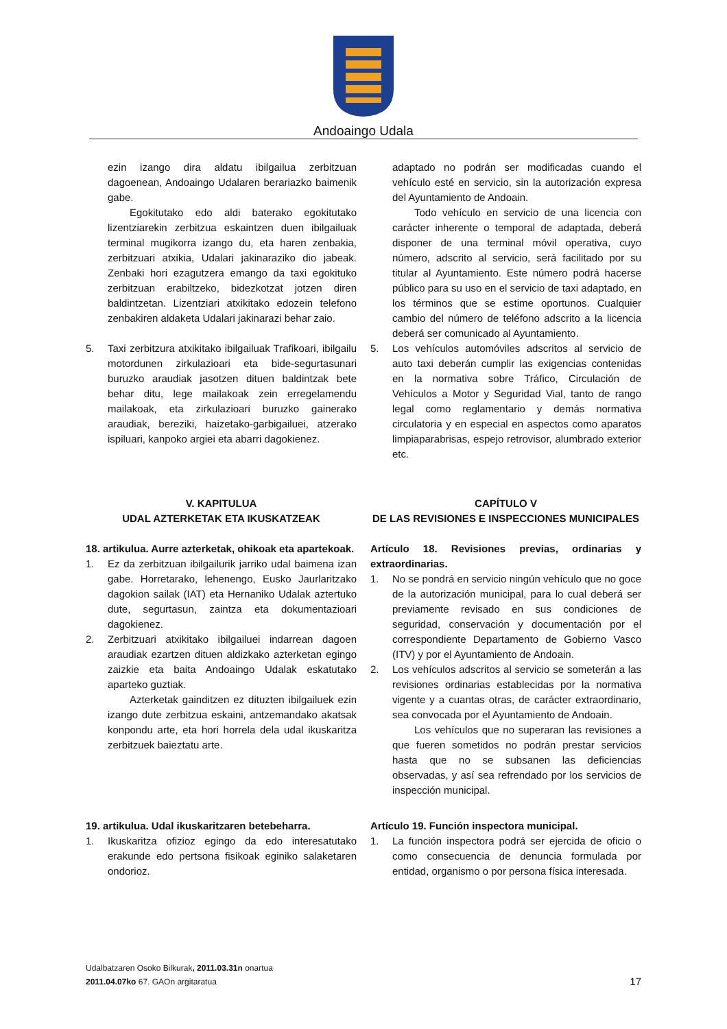Andoaingo Udala
ezin izango dira aldatu ibilgailua zerbitzuan dagoenean, Andoaingo Udalaren berariazko baimenik gabe.
Egokitutako edo aldi baterako egokitutako lizentziarekin zerbitzua eskaintzen duen ibilgailuak terminal mugikorra izango du, eta haren zenbakia, zerbitzuari atxikia, Udalari jakinaraziko dio jabeak. Zenbaki hori ezagutzera emango da taxi egokituko zerbitzuan erabiltzeko, bidezkotzat jotzen diren baldintzetan. Lizentziari atxikitako edozein telefono zenbakiren aldaketa Udalari jakinarazi behar zaio.
5. Taxi zerbitzura atxikitako ibilgailuak Trafikoari, ibilgailu motordunen zirkulazioari eta bide-segurtasunari buruzko araudiak jasotzen dituen baldintzak bete behar ditu, lege mailakoak zein erregelamendu mailakoak, eta zirkulazioari buruzko gainerako araudiak, bereziki, haizetako-garbigailuei, atzerako ispiluari, kanpoko argiei eta abarri dagokienez.
adaptado no podrán ser modificadas cuando el vehículo esté en servicio, sin la autorización expresa del Ayuntamiento de Andoain.
Todo vehículo en servicio de una licencia con carácter inherente o temporal de adaptada, deberá disponer de una terminal móvil operativa, cuyo número, adscrito al servicio, será facilitado por su titular al Ayuntamiento. Este número podrá hacerse público para su uso en el servicio de taxi adaptado, en los términos que se estime oportunos. Cualquier cambio del número de teléfono adscrito a la licencia deberá ser comunicado al Ayuntamiento.
5. Los vehículos automóviles adscritos al servicio de auto taxi deberán cumplir las exigencias contenidas en la normativa sobre Tráfico, Circulación de Vehículos a Motor y Seguridad Vial, tanto de rango legal como reglamentario y demás normativa circulatoria y en especial en aspectos como aparatos limpiaparabrisas, espejo retrovisor, alumbrado exterior etc.
V. KAPITULUA
UDAL AZTERKETAK ETA IKUSKATZEAK
18. artikulua. Aurre azterketak, ohikoak eta apartekoak.
1. Ez da zerbitzuan ibilgailurik jarriko udal baimena izan gabe. Horretarako, lehenengo, Eusko Jaurlaritzako dagokion sailak (IAT) eta Hernaniko Udalak aztertuko dute, segurtasun, zaintza eta dokumentazioari dagokienez.
2. Zerbitzuari atxikitako ibilgailuei indarrean dagoen araudiak ezartzen dituen aldizkako azterketan egingo zaizkie eta baita Andoaingo Udalak eskatutako aparteko guztiak.
Azterketak gainditzen ez dituzten ibilgailuek ezin izango dute zerbitzua eskaini, antzemandako akatsak konpondu arte, eta hori horrela dela udal ikuskaritza zerbitzuek baieztatu arte.
CAPÍTULO V
DE LAS REVISIONES E INSPECCIONES MUNICIPALES
Artículo 18. Revisiones previas, ordinarias y extraordinarias.
1. No se pondrá en servicio ningún vehículo que no goce de la autorización municipal, para lo cual deberá ser previamente revisado en sus condiciones de seguridad, conservación y documentación por el correspondiente Departamento de Gobierno Vasco (ITV) y por el Ayuntamiento de Andoain.
2. Los vehículos adscritos al servicio se someterán a las revisiones ordinarias establecidas por la normativa vigente y a cuantas otras, de carácter extraordinario, sea convocada por el Ayuntamiento de Andoain.
Los vehículos que no superaran las revisiones a que fueren sometidos no podrán prestar servicios hasta que no se subsanen las deficiencias observadas, y así sea refrendado por los servicios de inspección municipal.
19. artikulua. Udal ikuskaritzaren betebeharra.
1. Ikuskaritza ofizioz egingo da edo interesatutako erakunde edo pertsona fisikoak eginiko salaketaren ondorioz.
Artículo 19. Función inspectora municipal.
1. La función inspectora podrá ser ejercida de oficio o como consecuencia de denuncia formulada por entidad, organismo o por persona física interesada.
Udalbatzaren Osoko Bilkurak, 2011.03.31n onartua
2011.04.07ko 67. GAOn argitaratua
17